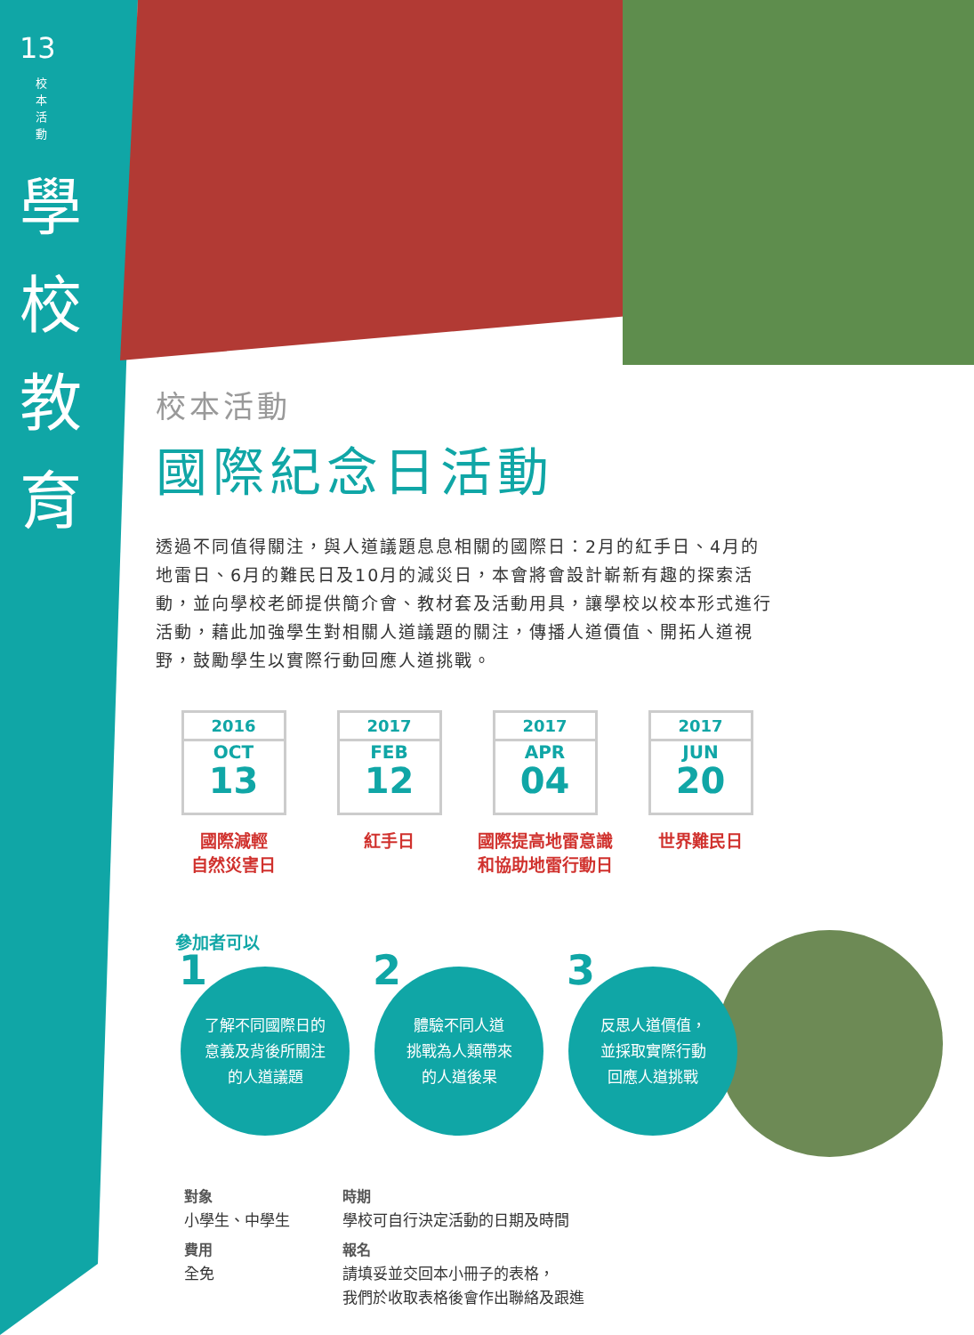13
校本活動
學校教育
校本活動
國際紀念日活動
透過不同值得關注，與人道議題息息相關的國際日：2月的紅手日、4月的地雷日、6月的難民日及10月的減災日，本會將會設計嶄新有趣的探索活動，並向學校老師提供簡介會、教材套及活動用具，讓學校以校本形式進行活動，藉此加強學生對相關人道議題的關注，傳播人道價值、開拓人道視野，鼓勵學生以實際行動回應人道挑戰。
2016
OCT
13
國際減輕
自然災害日
2017
FEB
12
紅手日
2017
APR
04
國際提高地雷意識
和協助地雷行動日
2017
JUN
20
世界難民日
參加者可以
1 了解不同國際日的
意義及背後所關注
的人道議題
2 體驗不同人道
挑戰為人類帶來
的人道後果
3 反思人道價值，
並採取實際行動
回應人道挑戰
對象
小學生、中學生
費用
全免
時期
學校可自行決定活動的日期及時間
報名
請填妥並交回本小冊子的表格，
我們於收取表格後會作出聯絡及跟進